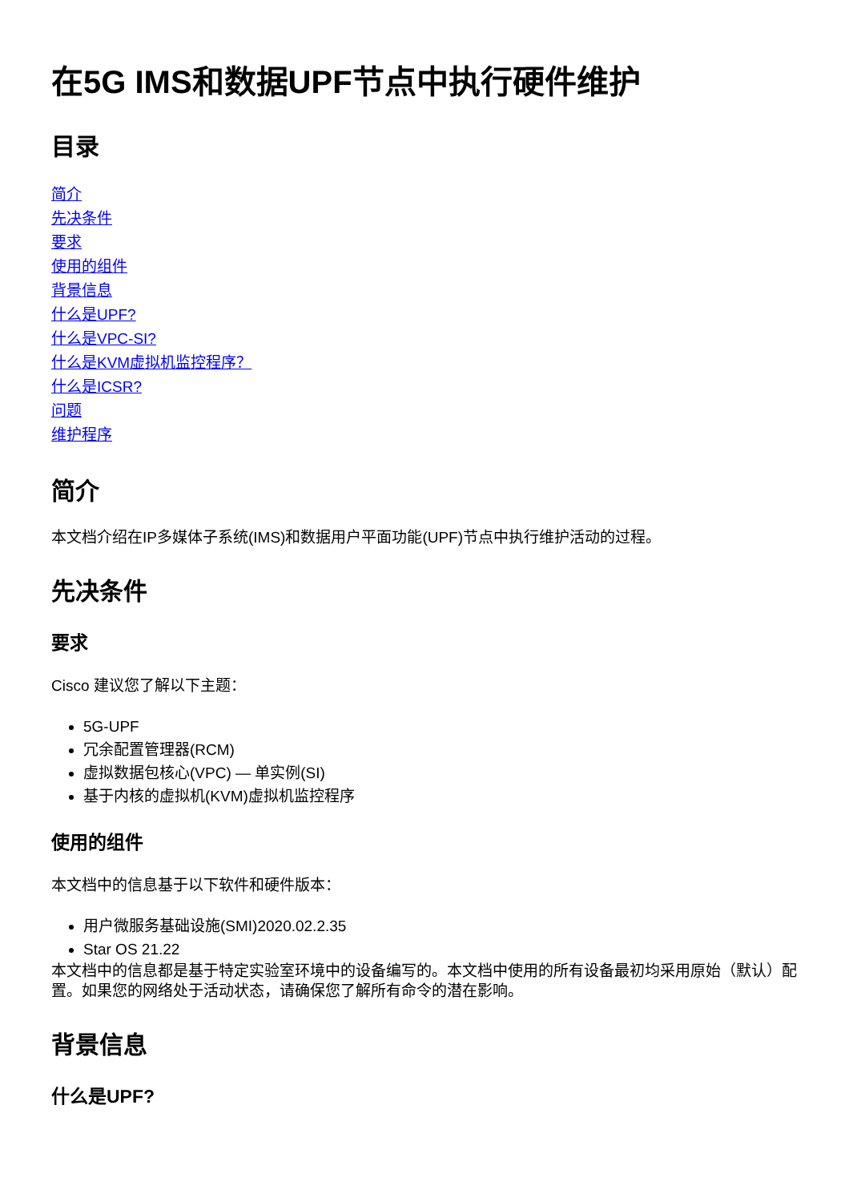在5G IMS和数据UPF节点中执行硬件维护
目录
简介
先决条件
要求
使用的组件
背景信息
什么是UPF?
什么是VPC-SI?
什么是KVM虚拟机监控程序？
什么是ICSR?
问题
维护程序
简介
本文档介绍在IP多媒体子系统(IMS)和数据用户平面功能(UPF)节点中执行维护活动的过程。
先决条件
要求
Cisco 建议您了解以下主题：
5G-UPF
冗余配置管理器(RCM)
虚拟数据包核心(VPC) — 单实例(SI)
基于内核的虚拟机(KVM)虚拟机监控程序
使用的组件
本文档中的信息基于以下软件和硬件版本：
用户微服务基础设施(SMI)2020.02.2.35
Star OS 21.22
本文档中的信息都是基于特定实验室环境中的设备编写的。本文档中使用的所有设备最初均采用原始（默认）配置。如果您的网络处于活动状态，请确保您了解所有命令的潜在影响。
背景信息
什么是UPF?